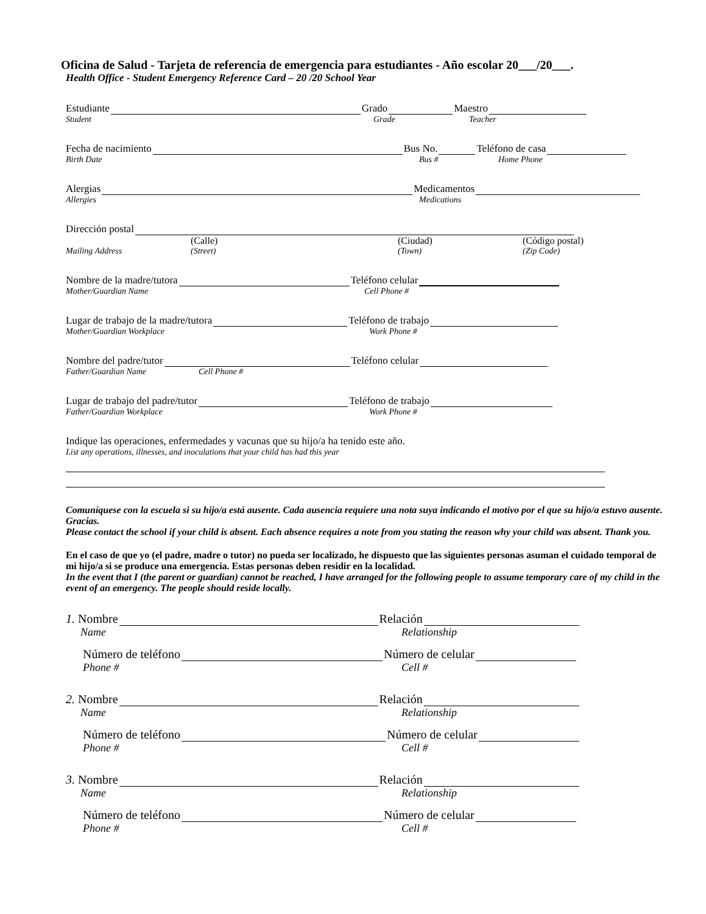Oficina de Salud - Tarjeta de referencia de emergencia para estudiantes - Año escolar 20___/20___.
Health Office - Student Emergency Reference Card – 20 /20 School Year
Estudiante Grado Maestro
Student Grade Teacher
Fecha de nacimiento Bus No. Teléfono de casa
Birth Date Bus # Home Phone
Alergias Medicamentos
Allergies Medications
Dirección postal
(Calle) (Ciudad) (Código postal)
Mailing Address (Street) (Town) (Zip Code)
Nombre de la madre/tutora Teléfono celular
Mother/Guardian Name Cell Phone #
Lugar de trabajo de la madre/tutora Teléfono de trabajo
Mother/Guardian Workplace Work Phone #
Nombre del padre/tutor Teléfono celular
Father/Guardian Name Cell Phone #
Lugar de trabajo del padre/tutor Teléfono de trabajo
Father/Guardian Workplace Work Phone #
Indique las operaciones, enfermedades y vacunas que su hijo/a ha tenido este año.
List any operations, illnesses, and inoculations that your child has had this year
Comuníquese con la escuela si su hijo/a está ausente. Cada ausencia requiere una nota suya indicando el motivo por el que su hijo/a estuvo ausente. Gracias.
Please contact the school if your child is absent. Each absence requires a note from you stating the reason why your child was absent. Thank you.
En el caso de que yo (el padre, madre o tutor) no pueda ser localizado, he dispuesto que las siguientes personas asuman el cuidado temporal de mi hijo/a si se produce una emergencia. Estas personas deben residir en la localidad.
In the event that I (the parent or guardian) cannot be reached, I have arranged for the following people to assume temporary care of my child in the event of an emergency. The people should reside locally.
1. Nombre Relación
Name Relationship
Número de teléfono Número de celular
Phone # Cell #
2. Nombre Relación
Name Relationship
Número de teléfono Número de celular
Phone # Cell #
3. Nombre Relación
Name Relationship
Número de teléfono Número de celular
Phone # Cell #